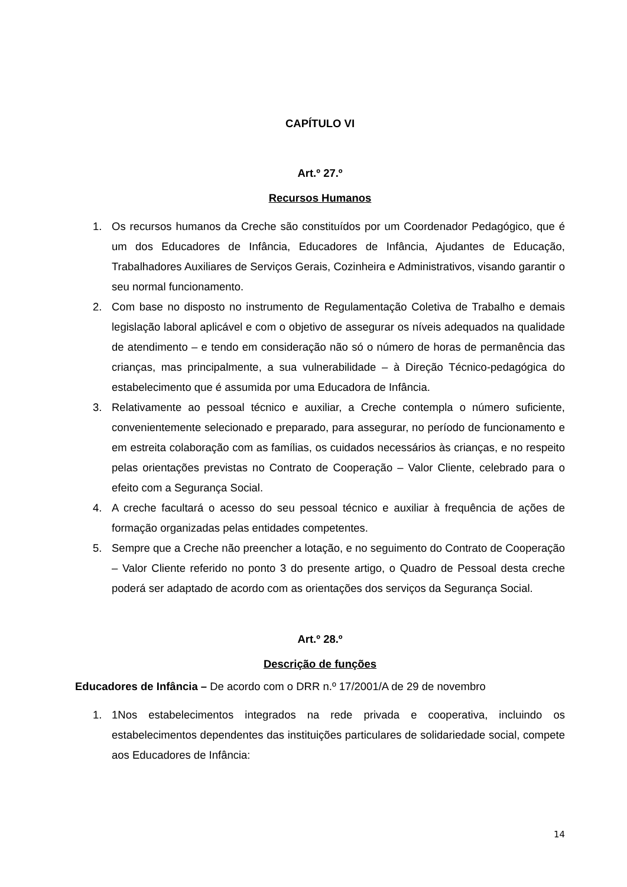CAPÍTULO VI
Art.º 27.º
Recursos Humanos
1. Os recursos humanos da Creche são constituídos por um Coordenador Pedagógico, que é um dos Educadores de Infância, Educadores de Infância, Ajudantes de Educação, Trabalhadores Auxiliares de Serviços Gerais, Cozinheira e Administrativos, visando garantir o seu normal funcionamento.
2. Com base no disposto no instrumento de Regulamentação Coletiva de Trabalho e demais legislação laboral aplicável e com o objetivo de assegurar os níveis adequados na qualidade de atendimento – e tendo em consideração não só o número de horas de permanência das crianças, mas principalmente, a sua vulnerabilidade – à Direção Técnico-pedagógica do estabelecimento que é assumida por uma Educadora de Infância.
3. Relativamente ao pessoal técnico e auxiliar, a Creche contempla o número suficiente, convenientemente selecionado e preparado, para assegurar, no período de funcionamento e em estreita colaboração com as famílias, os cuidados necessários às crianças, e no respeito pelas orientações previstas no Contrato de Cooperação – Valor Cliente, celebrado para o efeito com a Segurança Social.
4. A creche facultará o acesso do seu pessoal técnico e auxiliar à frequência de ações de formação organizadas pelas entidades competentes.
5. Sempre que a Creche não preencher a lotação, e no seguimento do Contrato de Cooperação – Valor Cliente referido no ponto 3 do presente artigo, o Quadro de Pessoal desta creche poderá ser adaptado de acordo com as orientações dos serviços da Segurança Social.
Art.º 28.º
Descrição de funções
Educadores de Infância – De acordo com o DRR n.º 17/2001/A de 29 de novembro
1. 1Nos estabelecimentos integrados na rede privada e cooperativa, incluindo os estabelecimentos dependentes das instituições particulares de solidariedade social, compete aos Educadores de Infância:
14